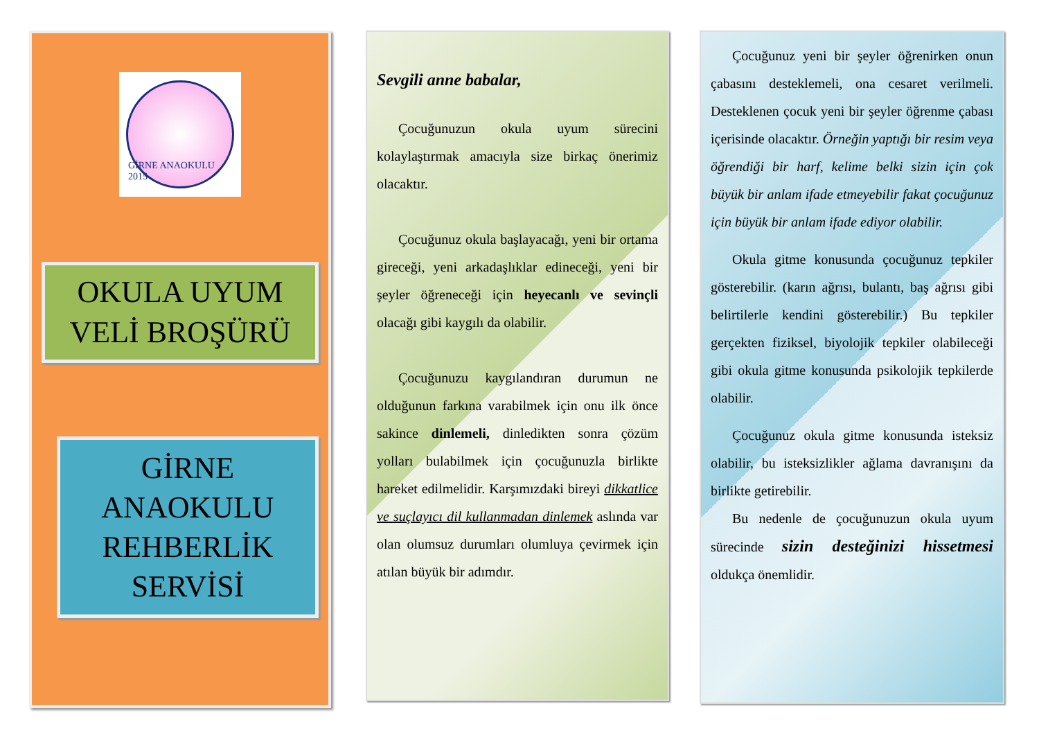GİRNE ANAOKULU 2015
OKULA UYUM
VELİ BROŞÜRÜ
GİRNE
ANAOKULU
REHBERLİK
SERVİSİ
Sevgili anne babalar,
Çocuğunuzun okula uyum sürecini kolaylaştırmak amacıyla size birkaç önerimiz olacaktır.
Çocuğunuz okula başlayacağı, yeni bir ortama gireceği, yeni arkadaşlıklar edineceği, yeni bir şeyler öğreneceği için heyecanlı ve sevinçli olacağı gibi kaygılı da olabilir.
Çocuğunuzu kaygılandıran durumun ne olduğunun farkına varabilmek için onu ilk önce sakince dinlemeli, dinledikten sonra çözüm yolları bulabilmek için çocuğunuzla birlikte hareket edilmelidir. Karşımızdaki bireyi dikkatlice ve suçlayıcı dil kullanmadan dinlemek aslında var olan olumsuz durumları olumluya çevirmek için atılan büyük bir adımdır.
Çocuğunuz yeni bir şeyler öğrenirken onun çabasını desteklemeli, ona cesaret verilmeli. Desteklenen çocuk yeni bir şeyler öğrenme çabası içerisinde olacaktır. Örneğin yaptığı bir resim veya öğrendiği bir harf, kelime belki sizin için çok büyük bir anlam ifade etmeyebilir fakat çocuğunuz için büyük bir anlam ifade ediyor olabilir.
Okula gitme konusunda çocuğunuz tepkiler gösterebilir. (karın ağrısı, bulantı, baş ağrısı gibi belirtilerle kendini gösterebilir.) Bu tepkiler gerçekten fiziksel, biyolojik tepkiler olabileceği gibi okula gitme konusunda psikolojik tepkilerde olabilir.
Çocuğunuz okula gitme konusunda isteksiz olabilir, bu isteksizlikler ağlama davranışını da birlikte getirebilir.
Bu nedenle de çocuğunuzun okula uyum sürecinde sizin desteğinizi hissetmesi oldukça önemlidir.